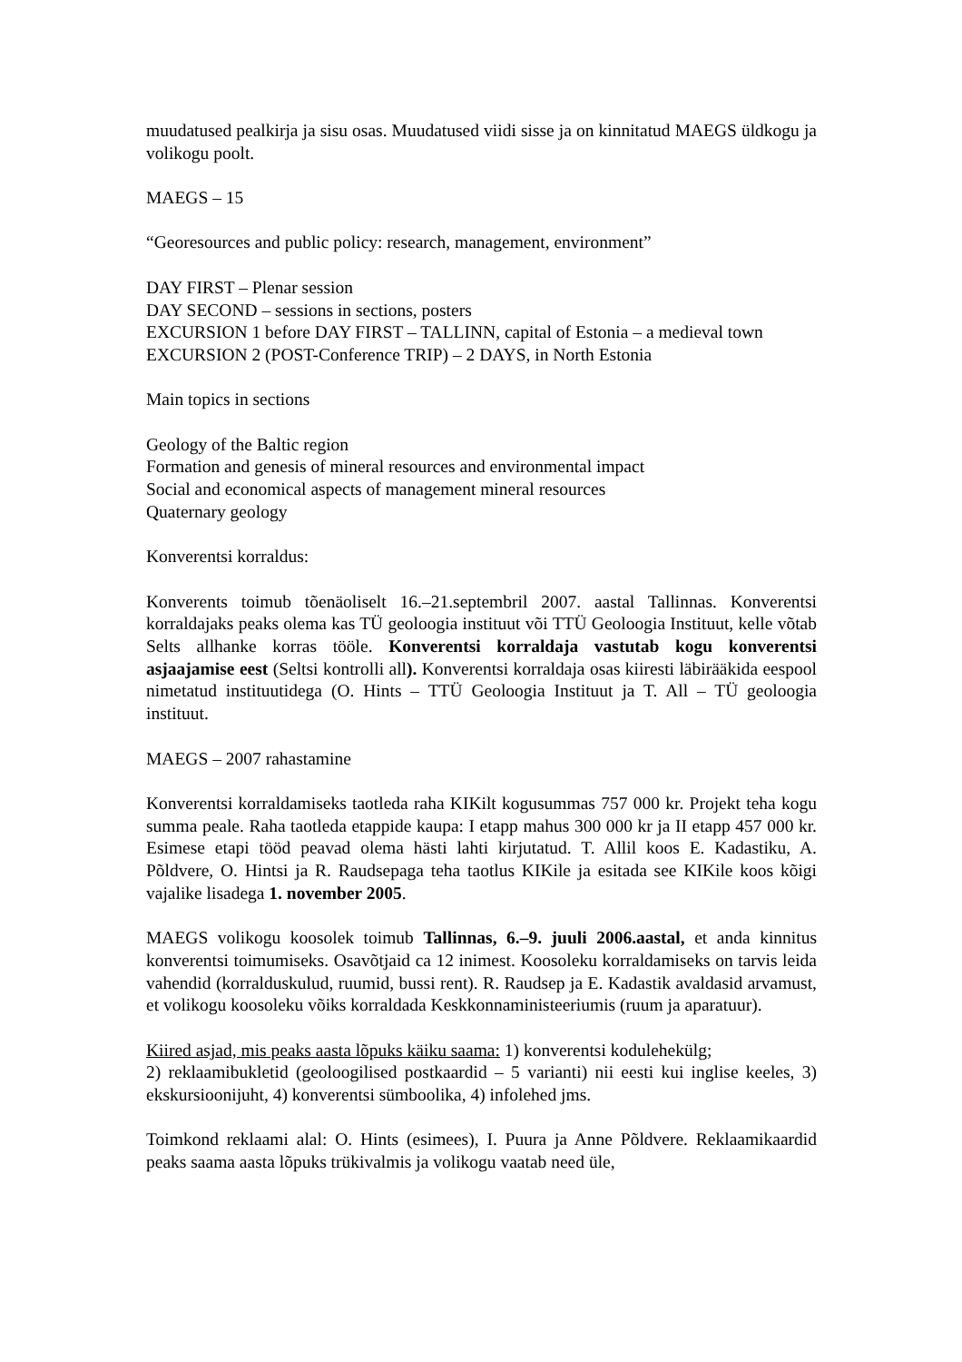muudatused pealkirja ja sisu osas. Muudatused viidi sisse ja on kinnitatud MAEGS üldkogu ja volikogu poolt.
MAEGS – 15
“Georesources and public policy: research, management, environment”
DAY FIRST – Plenar session
DAY SECOND – sessions in sections, posters
EXCURSION 1 before DAY FIRST – TALLINN, capital of Estonia – a medieval town
EXCURSION 2 (POST-Conference TRIP) – 2 DAYS, in North Estonia
Main topics in sections
Geology of the Baltic region
Formation and genesis of mineral resources and environmental impact
Social and economical aspects of management mineral resources
Quaternary geology
Konverentsi korraldus:
Konverents toimub tõenäoliselt 16.–21.septembril 2007. aastal Tallinnas. Konverentsi korraldajaks peaks olema kas TÜ geoloogia instituut või TTÜ Geoloogia Instituut, kelle võtab Selts allhanke korras tööle. Konverentsi korraldaja vastutab kogu konverentsi asjaajamise eest (Seltsi kontrolli all). Konverentsi korraldaja osas kiiresti läbirääkida eespool nimetatud instituutidega (O. Hints – TTÜ Geoloogia Instituut ja T. All – TÜ geoloogia instituut.
MAEGS – 2007 rahastamine
Konverentsi korraldamiseks taotleda raha KIKilt kogusummas 757 000 kr. Projekt teha kogu summa peale. Raha taotleda etappide kaupa: I etapp mahus 300 000 kr ja II etapp 457 000 kr. Esimese etapi tööd peavad olema hästi lahti kirjutatud. T. Allil koos E. Kadastiku, A. Põldvere, O. Hintsi ja R. Raudsepaga teha taotlus KIKile ja esitada see KIKile koos kõigi vajalike lisadega 1. november 2005.
MAEGS volikogu koosolek toimub Tallinnas, 6.–9. juuli 2006.aastal, et anda kinnitus konverentsi toimumiseks. Osavõtjaid ca 12 inimest. Koosoleku korraldamiseks on tarvis leida vahendid (korralduskulud, ruumid, bussi rent). R. Raudsep ja E. Kadastik avaldasid arvamust, et volikogu koosoleku võiks korraldada Keskkonnaministeeriumis (ruum ja aparatuur).
Kiired asjad, mis peaks aasta lõpuks käiku saama: 1) konverentsi kodulehekülg;
2) reklaamibukletid (geoloogilised postkaardid – 5 varianti) nii eesti kui inglise keeles, 3) ekskursioonijuht, 4) konverentsi sümboolika, 4) infolehed jms.
Toimkond reklaami alal: O. Hints (esimees), I. Puura ja Anne Põldvere. Reklaamikaardid peaks saama aasta lõpuks trükivalmis ja volikogu vaatab need üle,